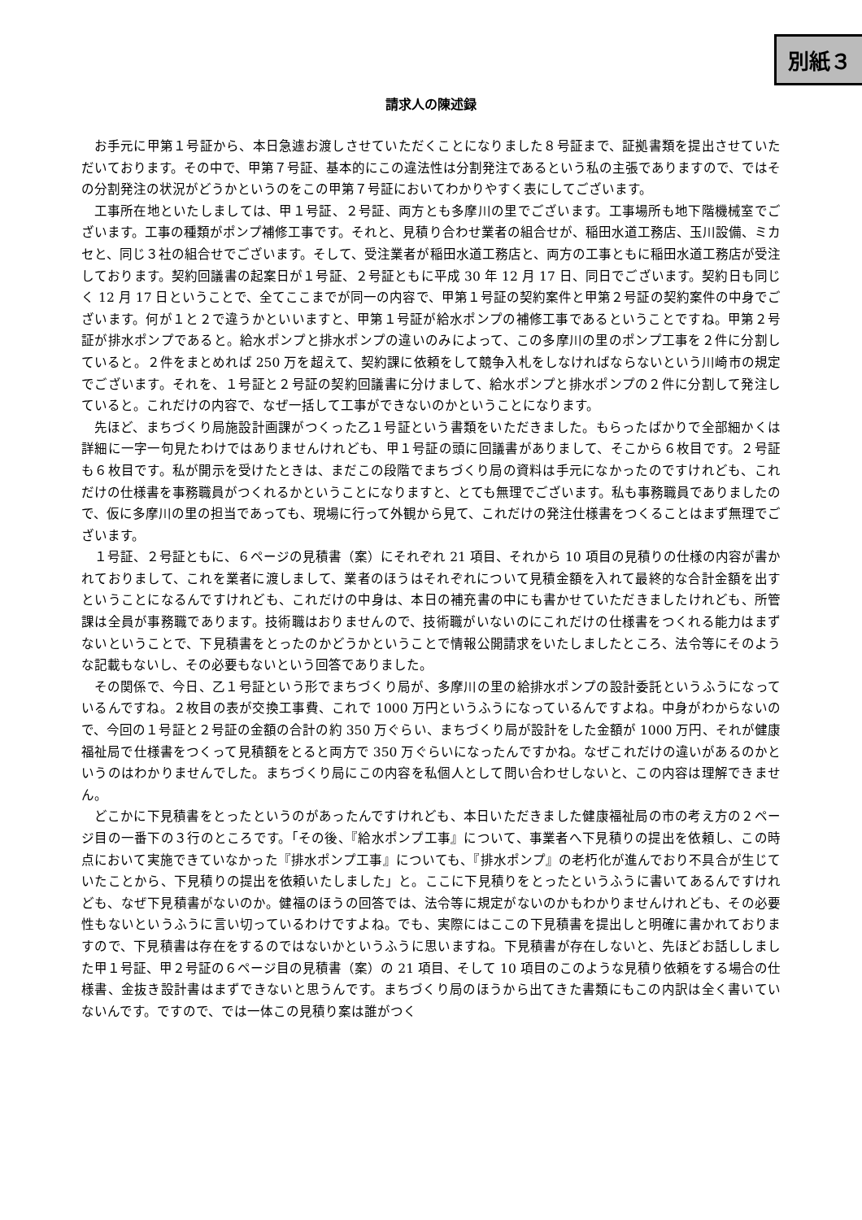別紙３
請求人の陳述録
お手元に甲第１号証から、本日急遽お渡しさせていただくことになりました８号証まで、証拠書類を提出させていただいております。その中で、甲第７号証、基本的にこの違法性は分割発注であるという私の主張でありますので、ではその分割発注の状況がどうかというのをこの甲第７号証においてわかりやすく表にしてございます。
工事所在地といたしましては、甲１号証、２号証、両方とも多摩川の里でございます。工事場所も地下階機械室でございます。工事の種類がポンプ補修工事です。それと、見積り合わせ業者の組合せが、稲田水道工務店、玉川設備、ミカセと、同じ３社の組合せでございます。そして、受注業者が稲田水道工務店と、両方の工事ともに稲田水道工務店が受注しております。契約回議書の起案日が１号証、２号証ともに平成 30 年 12 月 17 日、同日でございます。契約日も同じく 12 月 17 日ということで、全てここまでが同一の内容で、甲第１号証の契約案件と甲第２号証の契約案件の中身でございます。何が１と２で違うかといいますと、甲第１号証が給水ポンプの補修工事であるということですね。甲第２号証が排水ポンプであると。給水ポンプと排水ポンプの違いのみによって、この多摩川の里のポンプ工事を２件に分割していると。２件をまとめれば 250 万を超えて、契約課に依頼をして競争入札をしなければならないという川崎市の規定でございます。それを、１号証と２号証の契約回議書に分けまして、給水ポンプと排水ポンプの２件に分割して発注していると。これだけの内容で、なぜ一括して工事ができないのかということになります。
先ほど、まちづくり局施設計画課がつくった乙１号証という書類をいただきました。もらったばかりで全部細かくは詳細に一字一句見たわけではありませんけれども、甲１号証の頭に回議書がありまして、そこから６枚目です。２号証も６枚目です。私が開示を受けたときは、まだこの段階でまちづくり局の資料は手元になかったのですけれども、これだけの仕様書を事務職員がつくれるかということになりますと、とても無理でございます。私も事務職員でありましたので、仮に多摩川の里の担当であっても、現場に行って外観から見て、これだけの発注仕様書をつくることはまず無理でございます。
１号証、２号証ともに、６ページの見積書（案）にそれぞれ 21 項目、それから 10 項目の見積りの仕様の内容が書かれておりまして、これを業者に渡しまして、業者のほうはそれぞれについて見積金額を入れて最終的な合計金額を出すということになるんですけれども、これだけの中身は、本日の補充書の中にも書かせていただきましたけれども、所管課は全員が事務職であります。技術職はおりませんので、技術職がいないのにこれだけの仕様書をつくれる能力はまずないということで、下見積書をとったのかどうかということで情報公開請求をいたしましたところ、法令等にそのような記載もないし、その必要もないという回答でありました。
その関係で、今日、乙１号証という形でまちづくり局が、多摩川の里の給排水ポンプの設計委託というふうになっているんですね。２枚目の表が交換工事費、これで 1000 万円というふうになっているんですよね。中身がわからないので、今回の１号証と２号証の金額の合計の約 350 万ぐらい、まちづくり局が設計をした金額が 1000 万円、それが健康福祉局で仕様書をつくって見積額をとると両方で 350 万ぐらいになったんですかね。なぜこれだけの違いがあるのかというのはわかりませんでした。まちづくり局にこの内容を私個人として問い合わせしないと、この内容は理解できません。
どこかに下見積書をとったというのがあったんですけれども、本日いただきました健康福祉局の市の考え方の２ページ目の一番下の３行のところです。「その後、『給水ポンプ工事』について、事業者へ下見積りの提出を依頼し、この時点において実施できていなかった『排水ポンプ工事』についても、『排水ポンプ』の老朽化が進んでおり不具合が生じていたことから、下見積りの提出を依頼いたしました」と。ここに下見積りをとったというふうに書いてあるんですけれども、なぜ下見積書がないのか。健福のほうの回答では、法令等に規定がないのかもわかりませんけれども、その必要性もないというふうに言い切っているわけですよね。でも、実際にはここの下見積書を提出しと明確に書かれておりますので、下見積書は存在をするのではないかというふうに思いますね。下見積書が存在しないと、先ほどお話ししました甲１号証、甲２号証の６ページ目の見積書（案）の 21 項目、そして 10 項目のこのような見積り依頼をする場合の仕様書、金抜き設計書はまずできないと思うんです。まちづくり局のほうから出てきた書類にもこの内訳は全く書いていないんです。ですので、では一体この見積り案は誰がつく